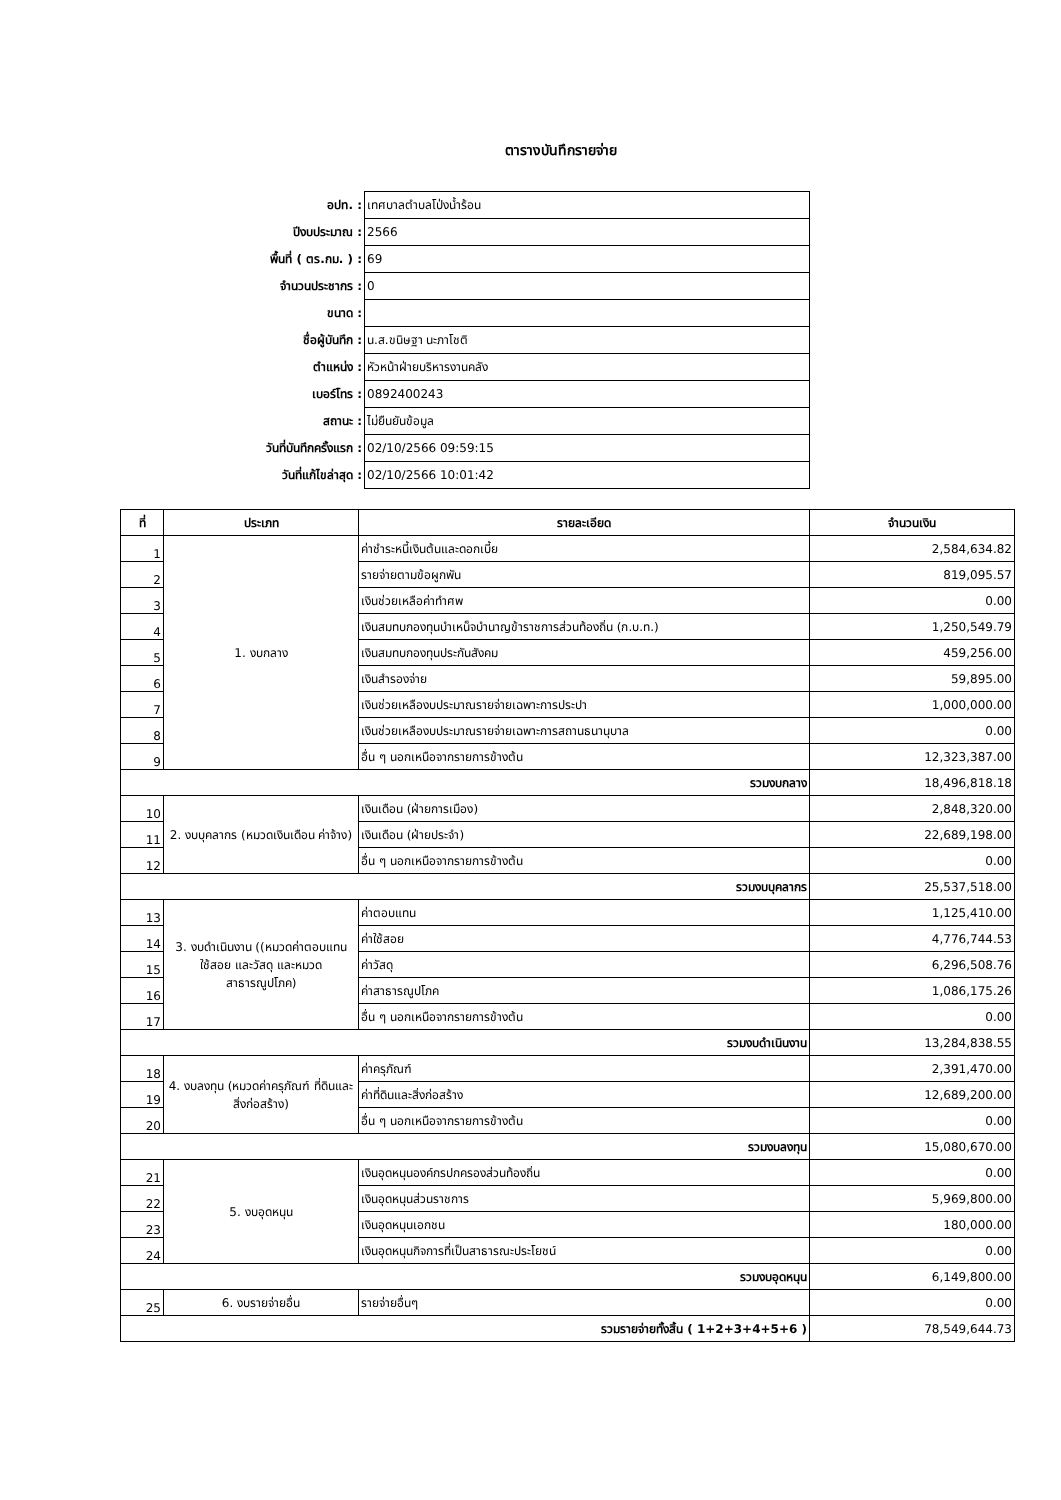ตารางบันทึกรายจ่าย
| อปท. : | เทศบาลตำบลโป่งน้ำร้อน |
| ปีงบประมาณ : | 2566 |
| พื้นที่ ( ตร.กม. ) : | 69 |
| จำนวนประชากร : | 0 |
| ขนาด : | |
| ชื่อผู้บันทึก : | น.ส.ขนิษฐา นะภาโชติ |
| ตำแหน่ง : | หัวหน้าฝ่ายบริหารงานคลัง |
| เบอร์โทร : | 0892400243 |
| สถานะ : | ไม่ยืนยันข้อมูล |
| วันที่บันทึกครั้งแรก : | 02/10/2566 09:59:15 |
| วันที่แก้ไขล่าสุด : | 02/10/2566 10:01:42 |
| ที่ | ประเภท | รายละเอียด | จำนวนเงิน |
| --- | --- | --- | --- |
| 1 | 1. งบกลาง | ค่าชำระหนี้เงินต้นและดอกเบี้ย | 2,584,634.82 |
| 2 | | รายจ่ายตามข้อผูกพัน | 819,095.57 |
| 3 | | เงินช่วยเหลือค่าทำศพ | 0.00 |
| 4 | | เงินสมทบกองทุนบำเหน็จบำนาญข้าราชการส่วนท้องถิ่น (ก.บ.ท.) | 1,250,549.79 |
| 5 | | เงินสมทบกองทุนประกันสังคม | 459,256.00 |
| 6 | | เงินสำรองจ่าย | 59,895.00 |
| 7 | | เงินช่วยเหลืองบประมาณรายจ่ายเฉพาะการประปา | 1,000,000.00 |
| 8 | | เงินช่วยเหลืองบประมาณรายจ่ายเฉพาะการสถานธนานุบาล | 0.00 |
| 9 | | อื่น ๆ นอกเหนือจากรายการข้างต้น | 12,323,387.00 |
| รวมงบกลาง | | | 18,496,818.18 |
| 10 | 2. งบบุคลากร (หมวดเงินเดือน ค่าจ้าง) | เงินเดือน (ฝ่ายการเมือง) | 2,848,320.00 |
| 11 | | เงินเดือน (ฝ่ายประจำ) | 22,689,198.00 |
| 12 | | อื่น ๆ นอกเหนือจากรายการข้างต้น | 0.00 |
| รวมงบบุคลากร | | | 25,537,518.00 |
| 13 | 3. งบดำเนินงาน ((หมวดค่าตอบแทน ใช้สอย และวัสดุ และหมวดสาธารณูปโภค) | ค่าตอบแทน | 1,125,410.00 |
| 14 | | ค่าใช้สอย | 4,776,744.53 |
| 15 | | ค่าวัสดุ | 6,296,508.76 |
| 16 | | ค่าสาธารณูปโภค | 1,086,175.26 |
| 17 | | อื่น ๆ นอกเหนือจากรายการข้างต้น | 0.00 |
| รวมงบดำเนินงาน | | | 13,284,838.55 |
| 18 | 4. งบลงทุน (หมวดค่าครุภัณฑ์ ที่ดินและสิ่งก่อสร้าง) | ค่าครุภัณฑ์ | 2,391,470.00 |
| 19 | | ค่าที่ดินและสิ่งก่อสร้าง | 12,689,200.00 |
| 20 | | อื่น ๆ นอกเหนือจากรายการข้างต้น | 0.00 |
| รวมงบลงทุน | | | 15,080,670.00 |
| 21 | 5. งบอุดหนุน | เงินอุดหนุนองค์กรปกครองส่วนท้องถิ่น | 0.00 |
| 22 | | เงินอุดหนุนส่วนราชการ | 5,969,800.00 |
| 23 | | เงินอุดหนุนเอกชน | 180,000.00 |
| 24 | | เงินอุดหนุนกิจการที่เป็นสาธารณะประโยชน์ | 0.00 |
| รวมงบอุดหนุน | | | 6,149,800.00 |
| 25 | 6. งบรายจ่ายอื่น | รายจ่ายอื่นๆ | 0.00 |
| รวมรายจ่ายทั้งสิ้น ( 1+2+3+4+5+6 ) | | | 78,549,644.73 |